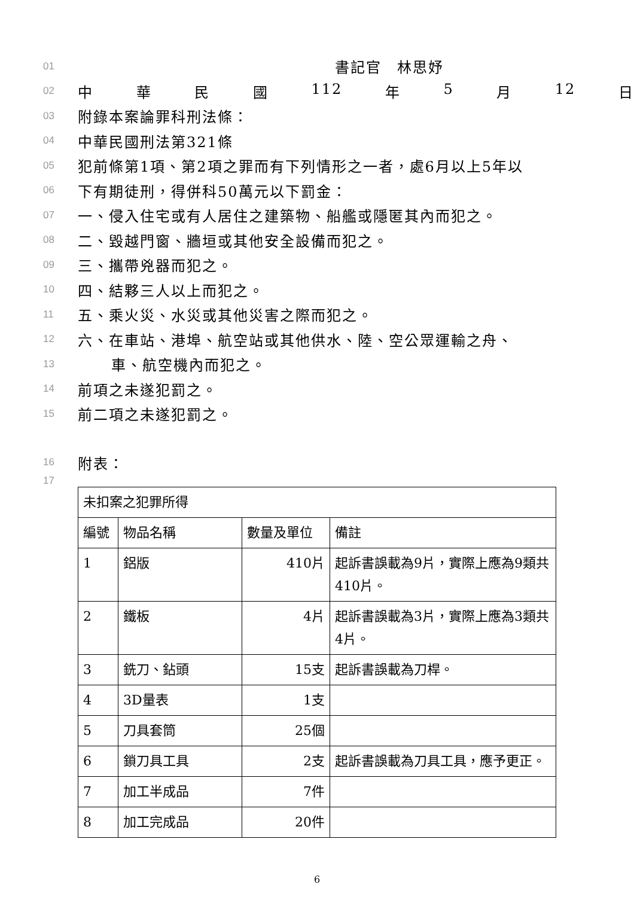01 書記官　林思妤
02 中華民國 112 年 5 月 12 日
03 附錄本案論罪科刑法條：
04 中華民國刑法第321條
05 犯前條第1項、第2項之罪而有下列情形之一者，處6月以上5年以
06 下有期徒刑，得併科50萬元以下罰金：
07 一、侵入住宅或有人居住之建築物、船艦或隱匿其內而犯之。
08 二、毀越門窗、牆垣或其他安全設備而犯之。
09 三、攜帶兇器而犯之。
10 四、結夥三人以上而犯之。
11 五、乘火災、水災或其他災害之際而犯之。
12 六、在車站、港埠、航空站或其他供水、陸、空公眾運輸之舟、
13 車、航空機內而犯之。
14 前項之未遂犯罰之。
15 前二項之未遂犯罰之。
16 附表：
17
| 未扣案之犯罪所得 | | | |
| 編號 | 物品名稱 | 數量及單位 | 備註 |
| 1 | 鋁版 | 410片 | 起訴書誤載為9片，實際上應為9類共410片。 |
| 2 | 鐵板 | 4片 | 起訴書誤載為3片，實際上應為3類共4片。 |
| 3 | 銑刀、鉆頭 | 15支 | 起訴書誤載為刀桿。 |
| 4 | 3D量表 | 1支 | |
| 5 | 刀具套筒 | 25個 | |
| 6 | 鎖刀具工具 | 2支 | 起訴書誤載為刀具工具，應予更正。 |
| 7 | 加工半成品 | 7件 | |
| 8 | 加工完成品 | 20件 | |
6